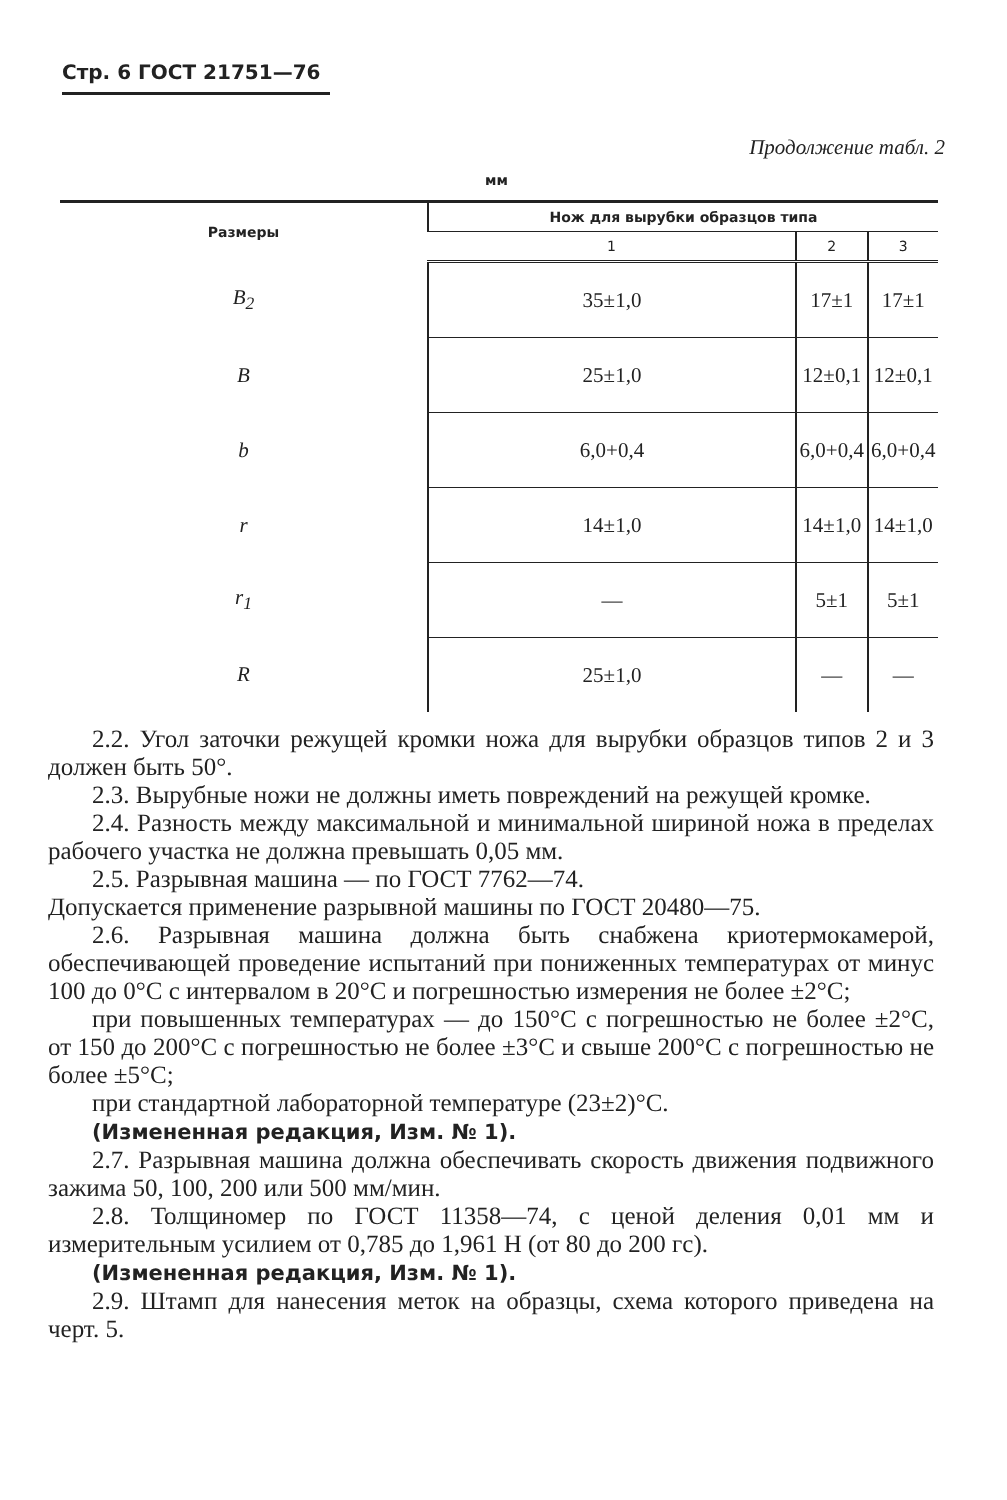Стр. 6 ГОСТ 21751—76
Продолжение табл. 2
мм
| Размеры | Нож для вырубки образцов типа | | |
| --- | --- | --- | --- |
| | 1 | 2 | 3 |
| B<sub>2</sub> | 35±1,0 | 17±1 | 17±1 |
| B | 25±1,0 | 12±0,1 | 12±0,1 |
| b | 6,0+0,4 | 6,0+0,4 | 6,0+0,4 |
| r | 14±1,0 | 14±1,0 | 14±1,0 |
| r<sub>1</sub> | — | 5±1 | 5±1 |
| R | 25±1,0 | — | — |
2.2. Угол заточки режущей кромки ножа для вырубки образцов типов 2 и 3 должен быть 50°.
2.3. Вырубные ножи не должны иметь повреждений на режущей кромке.
2.4. Разность между максимальной и минимальной шириной ножа в пределах рабочего участка не должна превышать 0,05 мм.
2.5. Разрывная машина — по ГОСТ 7762—74.
Допускается применение разрывной машины по ГОСТ 20480—75.
2.6. Разрывная машина должна быть снабжена криотермокамерой, обеспечивающей проведение испытаний при пониженных температурах от минус 100 до 0°С с интервалом в 20°С и погрешностью измерения не более ±2°С;
при повышенных температурах — до 150°С с погрешностью не более ±2°С, от 150 до 200°С с погрешностью не более ±3°С и свыше 200°С с погрешностью не более ±5°С;
при стандартной лабораторной температуре (23±2)°С.
(Измененная редакция, Изм. № 1).
2.7. Разрывная машина должна обеспечивать скорость движения подвижного зажима 50, 100, 200 или 500 мм/мин.
2.8. Толщиномер по ГОСТ 11358—74, с ценой деления 0,01 мм и измерительным усилием от 0,785 до 1,961 Н (от 80 до 200 гс).
(Измененная редакция, Изм. № 1).
2.9. Штамп для нанесения меток на образцы, схема которого приведена на черт. 5.